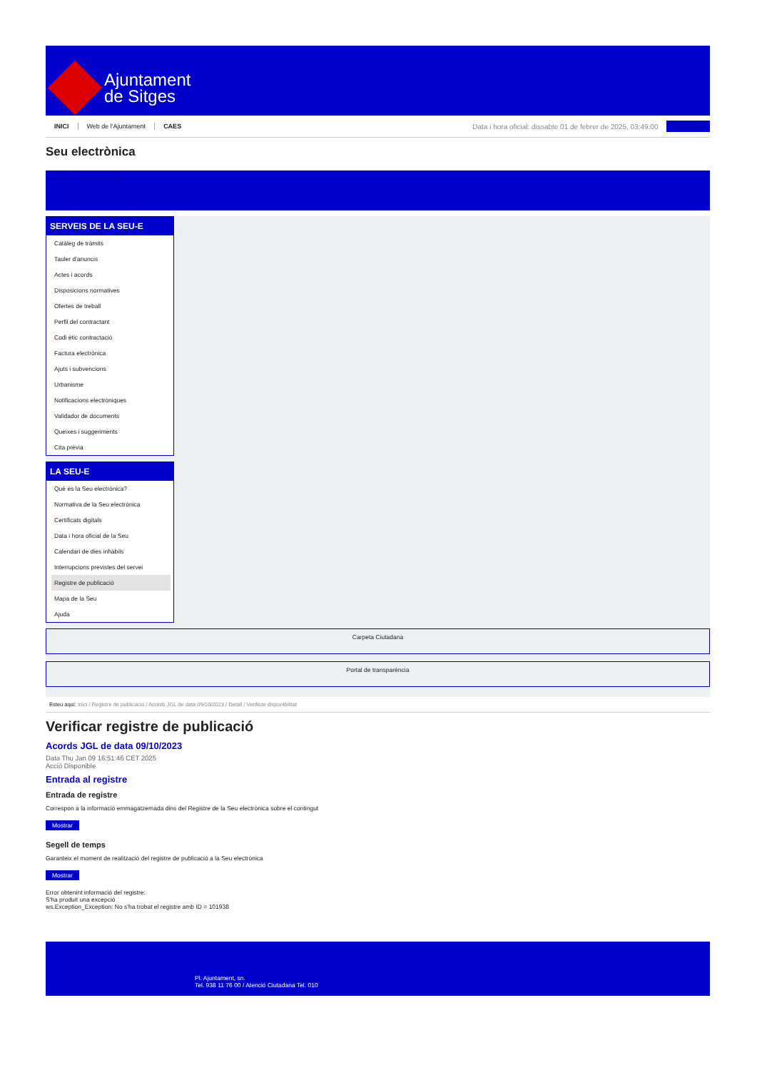Ajuntament
de Sitges
INICI Web de l'Ajuntament CAES Data i hora oficial: dissabte 01 de febrer de 2025, 03:49:00 Electrònica
Seu electrònica
Obtenir còpia autèntica
SERVEIS DE LA SEU-E
Catàleg de tràmits
Tauler d'anuncis
Actes i acords
Disposicions normatives
Ofertes de treball
Perfil del contractant
Codi ètic contractació
Factura electrònica
Ajuts i subvencions
Urbanisme
Notificacions electròniques
Validador de documents
Queixes i suggeriments
Cita prèvia
LA SEU-E
Què és la Seu electrònica?
Normativa de la Seu electrònica
Certificats digitals
Data i hora oficial de la Seu
Calendari de dies inhàbils
Interrupcions previstes del servei
Registre de publicació
Mapa de la Seu
Ajuda
Carpeta Ciutadana
Portal de transparència
Esteu aquí: Inici / Registre de publicació / Acords JGL de data 09/10/2023 / Detall / Verificar disponibilitat
Verificar registre de publicació
Acords JGL de data 09/10/2023
Data Thu Jan 09 16:51:46 CET 2025
Acció Disponible
Entrada al registre
Entrada de registre
Correspon a la informació emmagatzemada dins del Registre de la Seu electrònica sobre el contingut
Mostrar
Segell de temps
Garanteix el moment de realització del registre de publicació a la Seu electrònica
Mostrar
Error obtenint informació del registre:
S'ha produit una excepció
ws.Exception_Exception: No s'ha trobat el registre amb ID = 101938
Pl. Ajuntament, sn.
Tel. 938 11 76 00 / Atenció Ciutadana Tel. 010